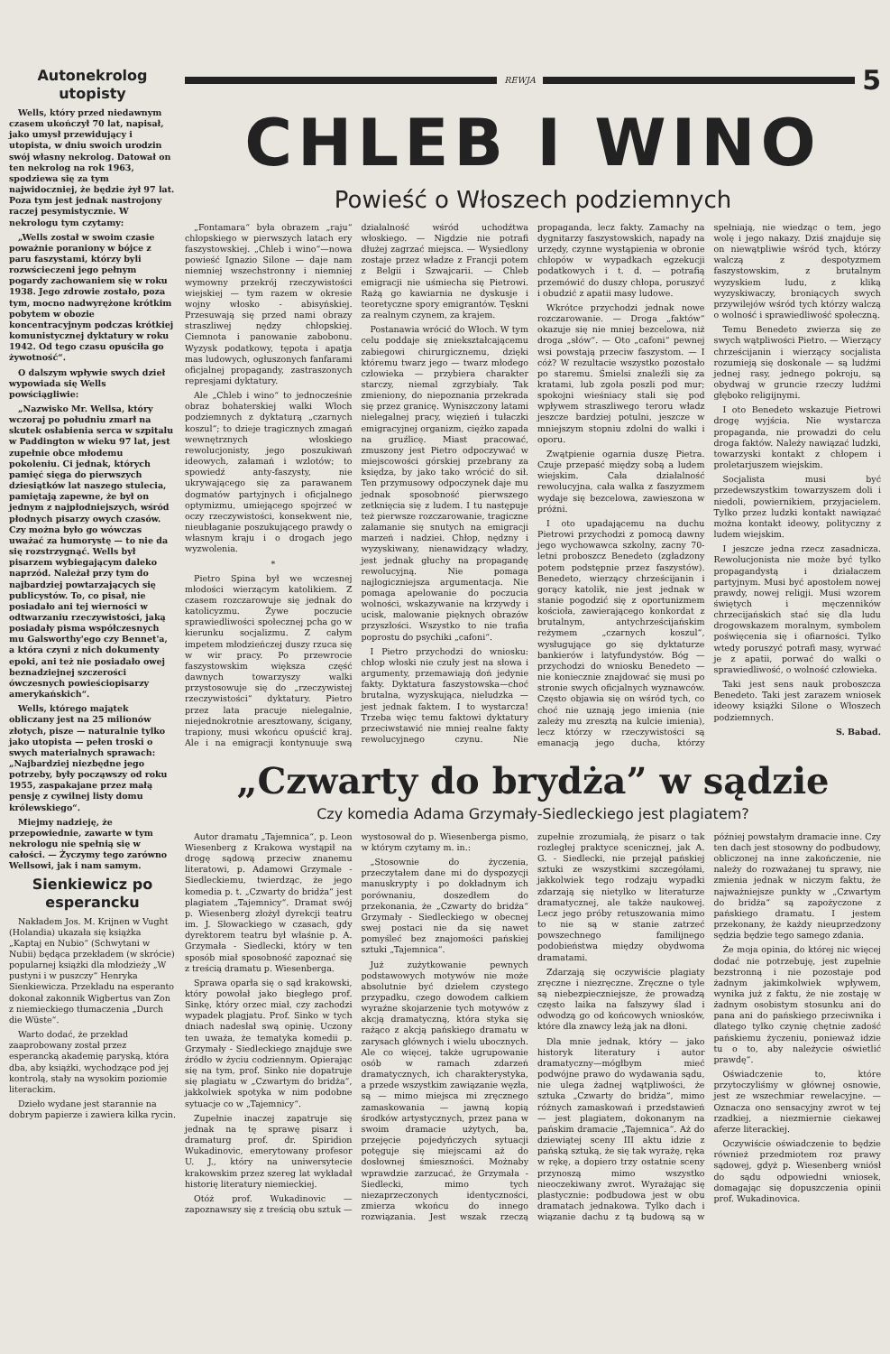Autonekrolog utopisty
Wells, który przed niedawnym czasem ukończył 70 lat, napisał, jako umysł przewidujący i utopista, w dniu swoich urodzin swój własny nekrolog. Datował on ten nekrolog na rok 1963, spodziewa się za tym najwidoczniej, że będzie żył 97 lat. Poza tym jest jednak nastrojony raczej pesymistycznie. W nekrologu tym czytamy:
„Wells został w swoim czasie poważnie poraniony w bójce z paru faszystami, którzy byli rozwścieczeni jego pełnym pogardy zachowaniem się w roku 1938. Jego zdrowie zostało, poza tym, mocno nadwyrężone krótkim pobytem w obozie koncentracyjnym podczas krótkiej komunistycznej dyktatury w roku 1942. Od tego czasu opuściła go żywotność“.
O dalszym wpływie swych dzieł wypowiada się Wells powściągliwie:
„Nazwisko Mr. Wellsa, który wczoraj po południu zmarł na skutek osłabienia serca w szpitalu w Paddington w wieku 97 lat, jest zupełnie obce młodemu pokoleniu. Ci jednak, których pamięć sięga do pierwszych dziesiątków lat naszego stulecia, pamiętają zapewne, że był on jednym z najpłodniejszych, wśród płodnych pisarzy owych czasów. Czy można było go wówczas uważać za humorystę — to nie da się rozstrzygnąć. Wells był pisarzem wybiegającym daleko naprzód. Należał przy tym do najbardziej powtarzających się publicystów. To, co pisał, nie posiadało ani tej wierności w odtwarzaniu rzeczywistości, jaką posiadały pisma współczesnych mu Galsworthy'ego czy Bennet'a, a która czyni z nich dokumenty epoki, ani też nie posiadało owej beznadziejnej szczerości ówczesnych powieściopisarzy amerykańskich“.
Wells, którego majątek obliczany jest na 25 milionów złotych, pisze — naturalnie tylko jako utopista — pełen troski o swych materialnych sprawach: „Najbardziej niezbędne jego potrzeby, były począwszy od roku 1955, zaspakajane przez małą pensję z cywilnej listy domu królewskiego“.
Miejmy nadzieję, że przepowiednie, zawarte w tym nekrologu nie spełnią się w całości. — Życzymy tego zarówno Wellsowi, jak i nam samym.
Sienkiewicz po esperancku
Nakładem Jos. M. Krijnen w Vught (Holandia) ukazała się książka „Kaptaj en Nubio“ (Schwytani w Nubii) będąca przekładem (w skrócie) popularnej książki dla młodzieży „W pustyni i w puszczy“ Henryka Sienkiewicza. Przekładu na esperanto dokonał zakonnik Wigbertus van Zon z niemieckiego tłumaczenia „Durch die Wüste“.
Warto dodać, że przekład zaaprobowany został przez esperancką akademię paryską, która dba, aby książki, wychodzące pod jej kontrolą, stały na wysokim poziomie literackim.
Dzieło wydane jest starannie na dobrym papierze i zawiera kilka rycin.
REWJA
5
CHLEB I WINO
Powieść o Włoszech podziemnych
„Fontamara“ była obrazem „raju“ chłopskiego w pierwszych latach ery faszystowskiej. „Chleb i wino“—nowa powieść Ignazio Silone — daje nam niemniej wszechstronny i niemniej wymowny przekrój rzeczywistości wiejskiej — tym razem w okresie wojny włosko - abisyńskiej. Przesuwają się przed nami obrazy straszliwej nędzy chłopskiej. Ciemnota i panowanie zabobonu. Wyzysk podatkowy, tępota i apatja mas ludowych, ogłuszonych fanfarami oficjalnej propagandy, zastraszonych represjami dyktatury.
Ale „Chleb i wino“ to jednocześnie obraz bohaterskiej walki Włoch podziemnych z dyktaturą „czarnych koszul“; to dzieje tragicznych zmagań wewnętrznych włoskiego rewolucjonisty, jego poszukiwań ideowych, załamań i wzlotów; to spowiedź anty-faszysty, nie ukrywającego się za parawanem dogmatów partyjnych i oficjalnego optymizmu, umiejącego spojrzeć w oczy rzeczywistości, konsekwent nie, nieubłaganie poszukującego prawdy o własnym kraju i o drogach jego wyzwolenia.
*
Pietro Spina był we wczesnej młodości wierzącym katolikiem. Z czasem rozczarowuje się jednak do katolicyzmu. Żywe poczucie sprawiedliwości społecznej pcha go w kierunku socjalizmu. Z całym impetem młodzieńczej duszy rzuca się w wir pracy. Po przewrocie faszystowskim większa część dawnych towarzyszy walki przystosowuje się do „rzeczywistej rzeczywistości“ dyktatury. Pietro przez lata pracuje nielegalnie, niejednokrotnie aresztowany, ścigany, trapiony, musi wkońcu opuścić kraj. Ale i na emigracji kontynuuje swą działalność wśród uchodźtwa włoskiego. — Nigdzie nie potrafi dłużej zagrzać miejsca. — Wysiedlony zostaje przez władze z Francji potem z Belgii i Szwajcarii. — Chleb emigracji nie uśmiecha się Pietrowi. Rażą go kawiarnia ne dyskusje i teoretyczne spory emigrantów. Tęskni za realnym czynem, za krajem.
Postanawia wrócić do Włoch. W tym celu poddaje się zniekształcającemu zabiegowi chirurgicznemu, dzięki któremu twarz jego — twarz młodego człowieka — przybiera charakter starczy, niemal zgrzybiały. Tak zmieniony, do niepoznania przekrada się przez granicę. Wyniszczony latami nielegalnej pracy, więzień i tułaczki emigracyjnej organizm, ciężko zapada na gruźlicę. Miast pracować, zmuszony jest Pietro odpoczywać w miejscowości górskiej przebrany za księdza, by jako tako wrócić do sił. Ten przymusowy odpoczynek daje mu jednak sposobność pierwszego zetknięcia się z ludem. I tu następuje też pierwsze rozczarowanie, tragiczne załamanie się snutych na emigracji marzeń i nadziei. Chłop, nędzny i wyzyskiwany, nienawidzący władzy, jest jednak głuchy na propagandę rewolucyjną. Nie pomaga najlogiczniejsza argumentacja. Nie pomaga apelowanie do poczucia wolności, wskazywanie na krzywdy i ucisk, malowanie pięknych obrazów przyszłości. Wszystko to nie trafia poprostu do psychiki „cafoni“.
I Pietro przychodzi do wniosku: chłop włoski nie czuły jest na słowa i argumenty, przemawiają doń jedynie fakty. Dyktatura faszystowska—choć brutalna, wyzyskująca, nieludzka — jest jednak faktem. I to wystarcza! Trzeba więc temu faktowi dyktatury przeciwstawić nie mniej realne fakty rewolucyjnego czynu. Nie propaganda, lecz fakty. Zamachy na dygnitarzy faszystowskich, napady na urzędy, czynne wystąpienia w obronie chłopów w wypadkach egzekucji podatkowych i t. d. — potrafią przemówić do duszy chłopa, poruszyć i obudzić z apatii masy ludowe.
Wkrótce przychodzi jednak nowe rozczarowanie. — Droga „faktów“ okazuje się nie mniej bezcelowa, niż droga „słów“. — Oto „cafoni“ pewnej wsi powstają przeciw faszystom. — I cóż? W rezultacie wszystko pozostało po staremu. Śmielsi znaleźli się za kratami, lub zgoła poszli pod mur; spokojni wieśniacy stali się pod wpływem straszliwego teroru władz jeszcze bardziej potulni, jeszcze w mniejszym stopniu zdolni do walki i oporu.
Zwątpienie ogarnia duszę Pietra. Czuje przepaść między sobą a ludem wiejskim. Cała działalność rewolucyjna, cała walka z faszyzmem wydaje się bezcelowa, zawieszona w próżni.
I oto upadającemu na duchu Pietrowi przychodzi z pomocą dawny jego wychowawca szkolny, zacny 70-letni proboszcz Benedeto (zgładzony potem podstępnie przez faszystów). Benedeto, wierzący chrześcijanin i gorący katolik, nie jest jednak w stanie pogodzić się z oportunizmem kościoła, zawierającego konkordat z brutalnym, antychrześcijańskim reżymem „czarnych koszul“, wysługujące go się dyktaturze bankierów i latyfundystów. Bóg — przychodzi do wniosku Benedeto — nie koniecznie znajdować się musi po stronie swych oficjalnych wyznawców. Często objawia się on wśród tych, co choć nie uznają jego imienia (nie zależy mu zresztą na kulcie imienia), lecz którzy w rzeczywistości są emanacją jego ducha, którzy spełniają, nie wiedząc o tem, jego wolę i jego nakazy. Dziś znajduje się on niewątpliwie wśród tych, którzy walczą z despotyzmem faszystowskim, z brutalnym wyzyskiem ludu, z kliką wyzyskiwaczy, broniących swych przywilejów wśród tych którzy walczą o wolność i sprawiedliwość społeczną.
Temu Benedeto zwierza się ze swych wątpliwości Pietro. — Wierzący chrześcijanin i wierzący socjalista rozumieją się doskonale — są ludźmi jednej rasy, jednego pokroju, są obydwaj w gruncie rzeczy ludźmi głęboko religijnymi.
I oto Benedeto wskazuje Pietrowi drogę wyjścia. Nie wystarcza propaganda, nie prowadzi do celu droga faktów. Należy nawiązać ludzki, towarzyski kontakt z chłopem i proletarjuszem wiejskim.
Socjalista musi być przedewszystkim towarzyszem doli i niedoli, powiernikiem, przyjacielem. Tylko przez ludzki kontakt nawiązać można kontakt ideowy, polityczny z ludem wiejskim.
I jeszcze jedna rzecz zasadnicza. Rewolucjonista nie może być tylko propagandystą i działaczem partyjnym. Musi być apostołem nowej prawdy, nowej religji. Musi wzorem świętych i męczenników chrzecijańskich stać się dla ludu drogowskazem moralnym, symbolem poświęcenia się i ofiarności. Tylko wtedy poruszyć potrafi masy, wyrwać je z apatii, porwać do walki o sprawiedliwość, o wolność człowieka.
Taki jest sens nauk proboszcza Benedeto. Taki jest zarazem wniosek ideowy książki Silone o Włoszech podziemnych.
S. Babad.
„Czwarty do brydża” w sądzie
Czy komedia Adama Grzymały-Siedleckiego jest plagiatem?
Autor dramatu „Tajemnica“, p. Leon Wiesenberg z Krakowa wystąpił na drogę sądową przeciw znanemu literatowi, p. Adamowi Grzymale - Siedleckiemu, twierdząc, że jego komedia p. t. „Czwarty do bridża“ jest plagiatem „Tajemnicy“. Dramat swój p. Wiesenberg złożył dyrekcji teatru im. J. Słowackiego w czasach, gdy dyrektorem teatru był właśnie p. A. Grzymała - Siedlecki, który w ten sposób miał sposobność zapoznać się z treścią dramatu p. Wiesenberga.
Sprawa oparła się o sąd krakowski, który powołał jako biegłego prof. Sinkę, który orzec miał, czy zachodzi wypadek plagjatu. Prof. Sinko w tych dniach nadesłał swą opinię. Uczony ten uważa, że tematyka komedii p. Grzymały - Siedleckiego znajduje swe źródło w życiu codziennym. Opierając się na tym, prof. Sinko nie dopatruje się plagiatu w „Czwartym do bridża“, jakkolwiek spotyka w nim podobne sytuacje co w „Tajemnicy“.
Zupełnie inaczej zapatruje się jednak na tę sprawę pisarz i dramaturg prof. dr. Spiridion Wukadinovic, emerytowany profesor U. J., który na uniwersytecie krakowskim przez szereg lat wykładał historię literatury niemieckiej.
Otóż prof. Wukadinovic — zapoznawszy się z treścią obu sztuk — wystosował do p. Wiesenberga pismo, w którym czytamy m. in.:
„Stosownie do życzenia, przeczytałem dane mi do dyspozycji manuskrypty i po dokładnym ich porównaniu, doszedłem do przekonania, że „Czwarty do bridża“ Grzymały - Siedleckiego w obecnej swej postaci nie da się nawet pomyśleć bez znajomości pańskiej sztuki „Tajemnica“.
Już zużytkowanie pewnych podstawowych motywów nie może absolutnie być dziełem czystego przypadku, czego dowodem całkiem wyraźne skojarzenie tych motywów z akcją dramatyczną, która styka się rażąco z akcją pańskiego dramatu w zarysach głównych i wielu ubocznych. Ale co więcej, także ugrupowanie osób w ramach zdarzeń dramatycznych, ich charakterystyka, a przede wszystkim zawiązanie węzła, są — mimo miejsca mi zręcznego zamaskowania — jawną kopią środków artystycznych, przez pana w swoim dramacie użytych, ba, przejęcie pojedyńczych sytuacji potęguje się miejscami aż do dosłownej śmieszności. Możnaby wprawdzie zarzucać, że Grzymała - Siedlecki, mimo tych niezaprzeczonych identyczności, zmierza wkońcu do innego rozwiązania. Jest wszak rzeczą zupełnie zrozumiałą, że pisarz o tak rozległej praktyce scenicznej, jak A. G. - Siedlecki, nie przejął pańskiej sztuki ze wszystkimi szczegółami, jakkolwiek tego rodzaju wypadki zdarzają się nietylko w literaturze dramatycznej, ale także naukowej. Lecz jego próby retuszowania mimo to nie są w stanie zatrzeć powszechnego familijnego podobieństwa między obydwoma dramatami.
Zdarzają się oczywiście plagiaty zręczne i niezręczne. Zręczne o tyle są niebezpieczniejsze, że prowadzą często laika na fałszywy ślad i odwodzą go od końcowych wniosków, które dla znawcy leżą jak na dłoni.
Dla mnie jednak, który — jako historyk literatury i autor dramatyczny—mógłbym mieć podwójne prawo do wydawania sądu, nie ulega żadnej wątpliwości, że sztuka „Czwarty do bridża“, mimo różnych zamaskowań i przedstawień — jest plagiatem, dokonanym na pańskim dramacie „Tajemnica“. Aż do dziewiątej sceny III aktu idzie z pańską sztuką, że się tak wyrażę, ręka w rękę, a dopiero trzy ostatnie sceny przynoszą mimo wszystko nieoczekiwany zwrot. Wyrażając się plastycznie: podbudowa jest w obu dramatach jednakowa. Tylko dach i wiązanie dachu z tą budową są w później powstałym dramacie inne. Czy ten dach jest stosowny do podbudowy, obliczonej na inne zakończenie, nie należy do rozważanej tu sprawy, nie zmienia jednak w niczym faktu, że najważniejsze punkty w „Czwartym do bridża“ są zapożyczone z pańskiego dramatu. I jestem przekonany, że każdy nieuprzedzony sędzia będzie tego samego zdania.
Że moja opinia, do której nic więcej dodać nie potrzebuję, jest zupełnie bezstronną i nie pozostaje pod żadnym jakimkolwiek wpływem, wynika już z faktu, że nie zostaję w żadnym osobistym stosunku ani do pana ani do pańskiego przeciwnika i dlatego tylko czynię chętnie zadość pańskiemu życzeniu, ponieważ idzie tu o to, aby należycie oświetlić prawdę“.
Oświadczenie to, które przytoczyliśmy w głównej osnowie, jest ze wszechmiar rewelacyjne. — Oznacza ono sensacyjny zwrot w tej rzadkiej, a niezmiernie ciekawej aferze literackiej.
Oczywiście oświadczenie to będzie również przedmiotem roz prawy sądowej, gdyż p. Wiesenberg wniósł do sądu odpowiedni wniosek, domagając się dopuszczenia opinii prof. Wukadinovica.